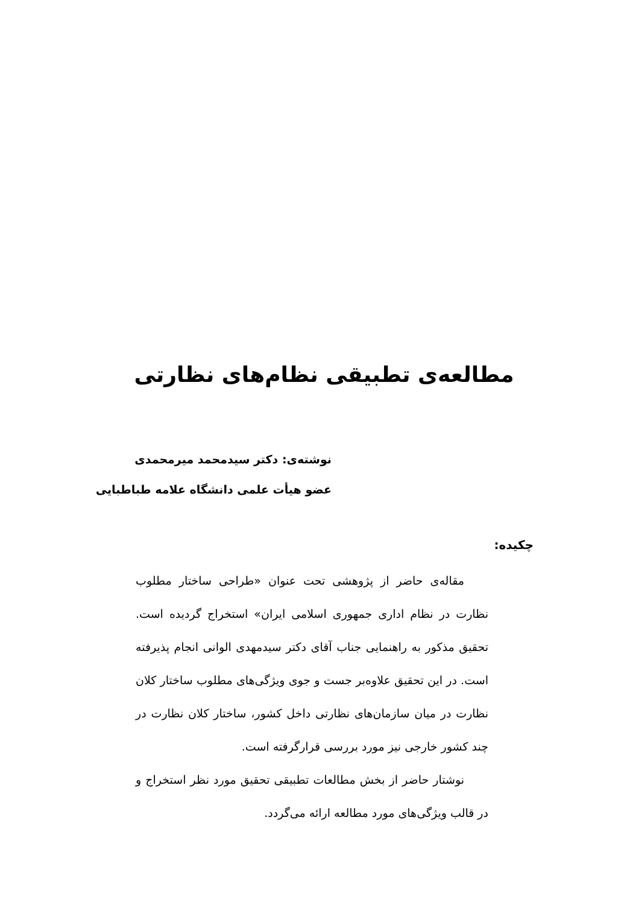مطالعه‌ی تطبیقی نظام‌های نظارتی
نوشته‌ی: دکتر سیدمحمد میرمحمدی
عضو هیأت علمی دانشگاه علامه طباطبایی
چکیده:
مقاله‌ی حاضر از پژوهشی تحت عنوان «طراحی ساختار مطلوب نظارت در نظام اداری جمهوری اسلامی ایران» استخراج گردیده است. تحقیق مذکور به راهنمایی جناب آقای دکتر سیدمهدی الوانی انجام پذیرفته است. در این تحقیق علاوه‌بر جست و جوی ویژگی‌های مطلوب ساختار کلان نظارت در میان سازمان‌های نظارتی داخل کشور، ساختار کلان نظارت در چند کشور خارجی نیز مورد بررسی قرارگرفته است.
نوشتار حاضر از بخش مطالعات تطبیقی تحقیق مورد نظر استخراج و در قالب ویژگی‌های مورد مطالعه ارائه می‌گردد.